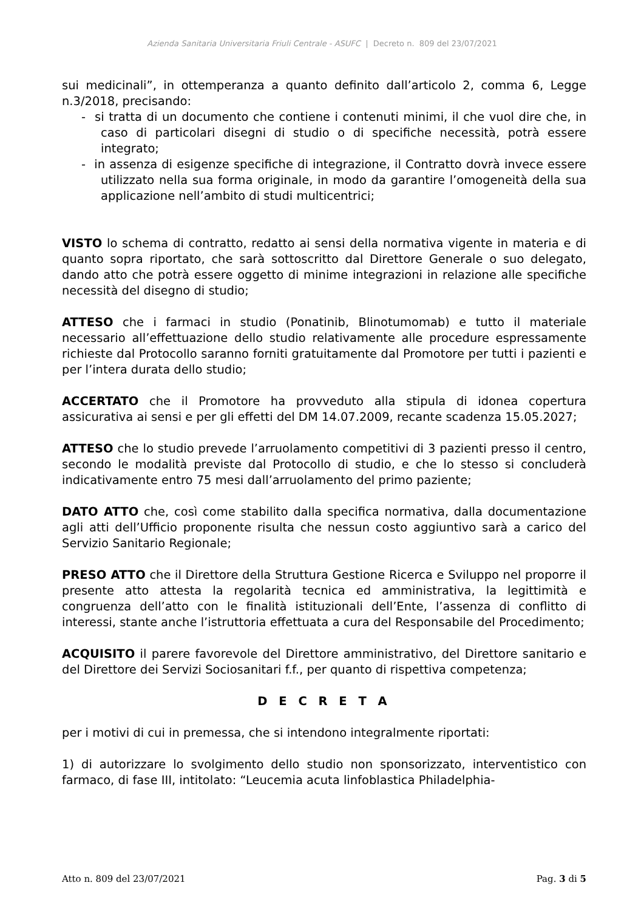Azienda Sanitaria Universitaria Friuli Centrale - ASUFC | Decreto n. 809 del 23/07/2021
sui medicinali”, in ottemperanza a quanto definito dall’articolo 2, comma 6, Legge n.3/2018, precisando:
- si tratta di un documento che contiene i contenuti minimi, il che vuol dire che, in caso di particolari disegni di studio o di specifiche necessità, potrà essere integrato;
- in assenza di esigenze specifiche di integrazione, il Contratto dovrà invece essere utilizzato nella sua forma originale, in modo da garantire l’omogeneità della sua applicazione nell’ambito di studi multicentrici;
VISTO lo schema di contratto, redatto ai sensi della normativa vigente in materia e di quanto sopra riportato, che sarà sottoscritto dal Direttore Generale o suo delegato, dando atto che potrà essere oggetto di minime integrazioni in relazione alle specifiche necessità del disegno di studio;
ATTESO che i farmaci in studio (Ponatinib, Blinotumomab) e tutto il materiale necessario all’effettuazione dello studio relativamente alle procedure espressamente richieste dal Protocollo saranno forniti gratuitamente dal Promotore per tutti i pazienti e per l’intera durata dello studio;
ACCERTATO che il Promotore ha provveduto alla stipula di idonea copertura assicurativa ai sensi e per gli effetti del DM 14.07.2009, recante scadenza 15.05.2027;
ATTESO che lo studio prevede l’arruolamento competitivi di 3 pazienti presso il centro, secondo le modalità previste dal Protocollo di studio, e che lo stesso si concluderà indicativamente entro 75 mesi dall’arruolamento del primo paziente;
DATO ATTO che, così come stabilito dalla specifica normativa, dalla documentazione agli atti dell’Ufficio proponente risulta che nessun costo aggiuntivo sarà a carico del Servizio Sanitario Regionale;
PRESO ATTO che il Direttore della Struttura Gestione Ricerca e Sviluppo nel proporre il presente atto attesta la regolarità tecnica ed amministrativa, la legittimità e congruenza dell’atto con le finalità istituzionali dell’Ente, l’assenza di conflitto di interessi, stante anche l’istruttoria effettuata a cura del Responsabile del Procedimento;
ACQUISITO il parere favorevole del Direttore amministrativo, del Direttore sanitario e del Direttore dei Servizi Sociosanitari f.f., per quanto di rispettiva competenza;
D E C R E T A
per i motivi di cui in premessa, che si intendono integralmente riportati:
1) di autorizzare lo svolgimento dello studio non sponsorizzato, interventistico con farmaco, di fase III, intitolato: “Leucemia acuta linfoblastica Philadelphia-
Atto n. 809 del 23/07/2021 Pag. 3 di 5